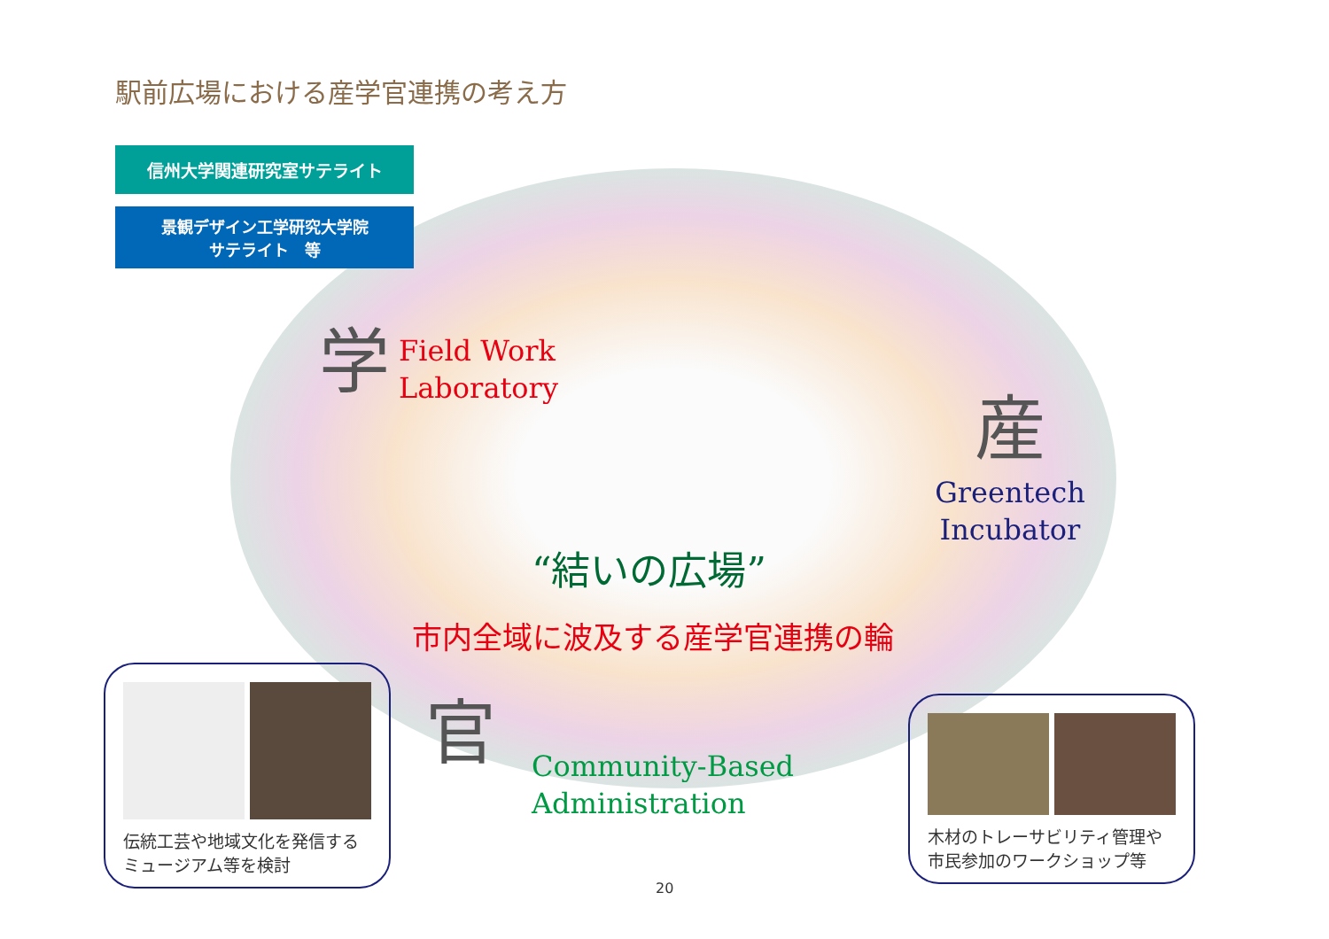駅前広場における産学官連携の考え方
信州大学関連研究室サテライト
景観デザイン工学研究大学院
サテライト　等
学 Field Work
Laboratory
産
Greentech Incubator
“結いの広場”
市内全域に波及する産学官連携の輪
官 Community-Based
Administration
伝統工芸や地域文化を発信する
ミュージアム等を検討
木材のトレーサビリティ管理や
市民参加のワークショップ等
20